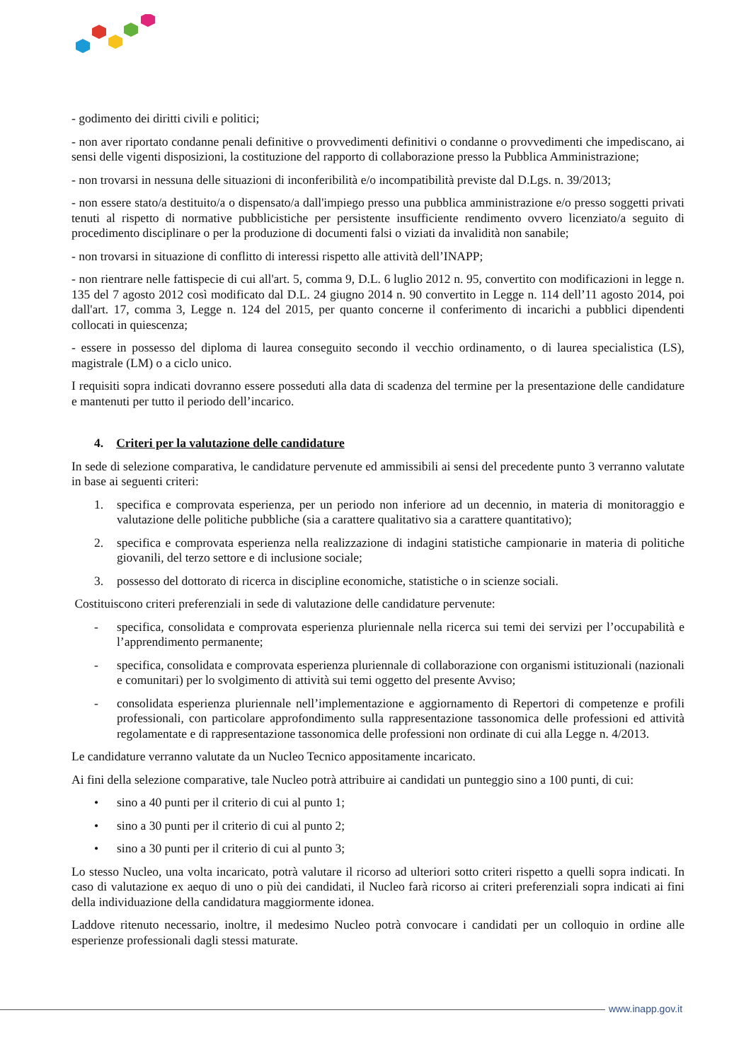- godimento dei diritti civili e politici;
- non aver riportato condanne penali definitive o provvedimenti definitivi o condanne o provvedimenti che impediscano, ai sensi delle vigenti disposizioni, la costituzione del rapporto di collaborazione presso la Pubblica Amministrazione;
- non trovarsi in nessuna delle situazioni di inconferibilità e/o incompatibilità previste dal D.Lgs. n. 39/2013;
- non essere stato/a destituito/a o dispensato/a dall'impiego presso una pubblica amministrazione e/o presso soggetti privati tenuti al rispetto di normative pubblicistiche per persistente insufficiente rendimento ovvero licenziato/a seguito di procedimento disciplinare o per la produzione di documenti falsi o viziati da invalidità non sanabile;
- non trovarsi in situazione di conflitto di interessi rispetto alle attività dell’INAPP;
- non rientrare nelle fattispecie di cui all'art. 5, comma 9, D.L. 6 luglio 2012 n. 95, convertito con modificazioni in legge n. 135 del 7 agosto 2012 così modificato dal D.L. 24 giugno 2014 n. 90 convertito in Legge n. 114 dell’11 agosto 2014, poi dall'art. 17, comma 3, Legge n. 124 del 2015, per quanto concerne il conferimento di incarichi a pubblici dipendenti collocati in quiescenza;
- essere in possesso del diploma di laurea conseguito secondo il vecchio ordinamento, o di laurea specialistica (LS), magistrale (LM) o a ciclo unico.
I requisiti sopra indicati dovranno essere posseduti alla data di scadenza del termine per la presentazione delle candidature e mantenuti per tutto il periodo dell’incarico.
4. Criteri per la valutazione delle candidature
In sede di selezione comparativa, le candidature pervenute ed ammissibili ai sensi del precedente punto 3 verranno valutate in base ai seguenti criteri:
1. specifica e comprovata esperienza, per un periodo non inferiore ad un decennio, in materia di monitoraggio e valutazione delle politiche pubbliche (sia a carattere qualitativo sia a carattere quantitativo);
2. specifica e comprovata esperienza nella realizzazione di indagini statistiche campionarie in materia di politiche giovanili, del terzo settore e di inclusione sociale;
3. possesso del dottorato di ricerca in discipline economiche, statistiche o in scienze sociali.
Costituiscono criteri preferenziali in sede di valutazione delle candidature pervenute:
- specifica, consolidata e comprovata esperienza pluriennale nella ricerca sui temi dei servizi per l’occupabilità e l’apprendimento permanente;
- specifica, consolidata e comprovata esperienza pluriennale di collaborazione con organismi istituzionali (nazionali e comunitari) per lo svolgimento di attività sui temi oggetto del presente Avviso;
- consolidata esperienza pluriennale nell’implementazione e aggiornamento di Repertori di competenze e profili professionali, con particolare approfondimento sulla rappresentazione tassonomica delle professioni ed attività regolamentate e di rappresentazione tassonomica delle professioni non ordinate di cui alla Legge n. 4/2013.
Le candidature verranno valutate da un Nucleo Tecnico appositamente incaricato.
Ai fini della selezione comparative, tale Nucleo potrà attribuire ai candidati un punteggio sino a 100 punti, di cui:
• sino a 40 punti per il criterio di cui al punto 1;
• sino a 30 punti per il criterio di cui al punto 2;
• sino a 30 punti per il criterio di cui al punto 3;
Lo stesso Nucleo, una volta incaricato, potrà valutare il ricorso ad ulteriori sotto criteri rispetto a quelli sopra indicati. In caso di valutazione ex aequo di uno o più dei candidati, il Nucleo farà ricorso ai criteri preferenziali sopra indicati ai fini della individuazione della candidatura maggiormente idonea.
Laddove ritenuto necessario, inoltre, il medesimo Nucleo potrà convocare i candidati per un colloquio in ordine alle esperienze professionali dagli stessi maturate.
www.inapp.gov.it